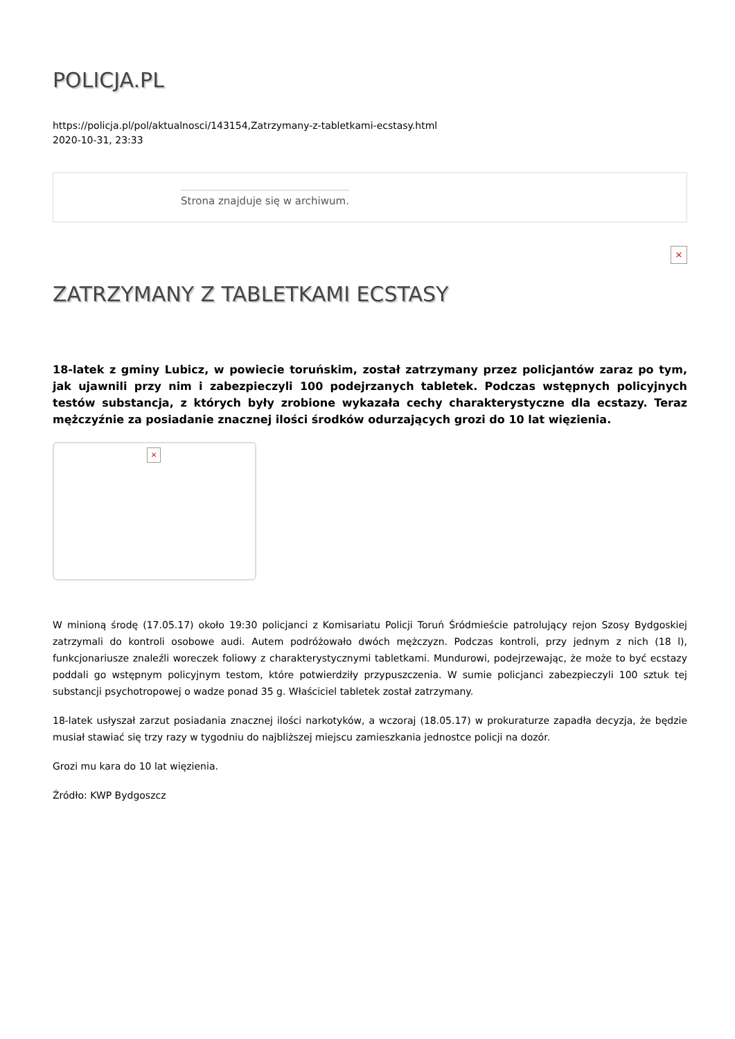POLICJA.PL
https://policja.pl/pol/aktualnosci/143154,Zatrzymany-z-tabletkami-ecstasy.html
2020-10-31, 23:33
Strona znajduje się w archiwum.
×
ZATRZYMANY Z TABLETKAMI ECSTASY
18-latek z gminy Lubicz, w powiecie toruńskim, został zatrzymany przez policjantów zaraz po tym, jak ujawnili przy nim i zabezpieczyli 100 podejrzanych tabletek. Podczas wstępnych policyjnych testów substancja, z których były zrobione wykazała cechy charakterystyczne dla ecstazy. Teraz mężczyźnie za posiadanie znacznej ilości środków odurzających grozi do 10 lat więzienia.
×
W minioną środę (17.05.17) około 19:30 policjanci z Komisariatu Policji Toruń Śródmieście patrolujący rejon Szosy Bydgoskiej zatrzymali do kontroli osobowe audi. Autem podróżowało dwóch mężczyzn. Podczas kontroli, przy jednym z nich (18 l), funkcjonariusze znaleźli woreczek foliowy z charakterystycznymi tabletkami. Mundurowi, podejrzewając, że może to być ecstazy poddali go wstępnym policyjnym testom, które potwierdziły przypuszczenia. W sumie policjanci zabezpieczyli 100 sztuk tej substancji psychotropowej o wadze ponad 35 g. Właściciel tabletek został zatrzymany.
18-latek usłyszał zarzut posiadania znacznej ilości narkotyków, a wczoraj (18.05.17) w prokuraturze zapadła decyzja, że będzie musiał stawiać się trzy razy w tygodniu do najbliższej miejscu zamieszkania jednostce policji na dozór.
Grozi mu kara do 10 lat więzienia.
Źródło: KWP Bydgoszcz